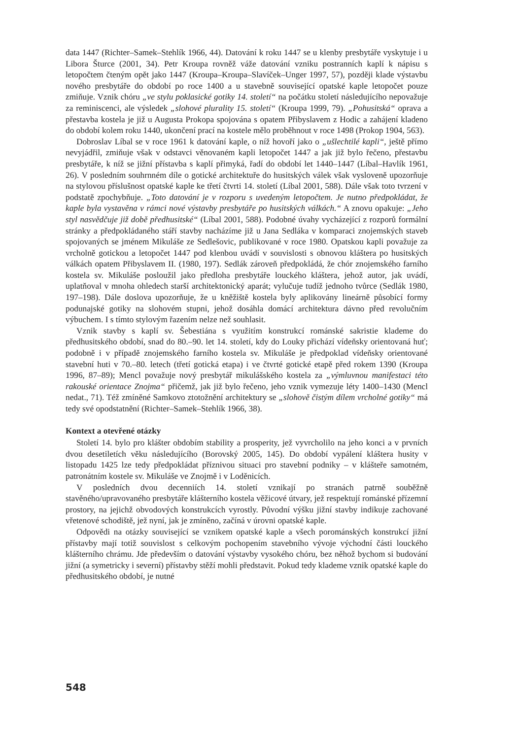data 1447 (Richter–Samek–Stehlík 1966, 44). Datování k roku 1447 se u klenby presbytáře vyskytuje i u Libora Šturce (2001, 34). Petr Kroupa rovněž váže datování vzniku postranních kaplí k nápisu s letopočtem čteným opět jako 1447 (Kroupa–Kroupa–Slavíček–Unger 1997, 57), později klade výstavbu nového presbytáře do období po roce 1400 a u stavebně související opatské kaple letopočet pouze zmiňuje. Vznik chóru „ve stylu poklasické gotiky 14. století“ na počátku století následujícího nepovažuje za reminiscenci, ale výsledek „slohové plurality 15. století“ (Kroupa 1999, 79). „Pohusitská“ oprava a přestavba kostela je již u Augusta Prokopa spojována s opatem Přibyslavem z Hodic a zahájení kladeno do období kolem roku 1440, ukončení prací na kostele mělo proběhnout v roce 1498 (Prokop 1904, 563).
Dobroslav Líbal se v roce 1961 k datování kaple, o níž hovoří jako o „ušlechtilé kapli“, ještě přímo nevyjádřil, zmiňuje však v odstavci věnovaném kapli letopočet 1447 a jak již bylo řečeno, přestavbu presbytáře, k níž se jižní přístavba s kaplí přimyká, řadí do období let 1440–1447 (Líbal–Havlík 1961, 26). V posledním souhrnném díle o gotické architektuře do husitských válek však vysloveně upozorňuje na stylovou příslušnost opatské kaple ke třetí čtvrti 14. století (Líbal 2001, 588). Dále však toto tvrzení v podstatě zpochybňuje. „Toto datování je v rozporu s uvedeným letopočtem. Je nutno předpokládat, že kaple byla vystavěna v rámci nové výstavby presbytáře po husitských válkách.“ A znovu opakuje: „Jeho styl nasvědčuje již době předhusitské“ (Líbal 2001, 588). Podobné úvahy vycházející z rozporů formální stránky a předpokládaného stáří stavby nacházíme již u Jana Sedláka v komparaci znojemských staveb spojovaných se jménem Mikuláše ze Sedlešovic, publikované v roce 1980. Opatskou kapli považuje za vrcholně gotickou a letopočet 1447 pod klenbou uvádí v souvislosti s obnovou kláštera po husitských válkách opatem Přibyslavem II. (1980, 197). Sedlák zároveň předpokládá, že chór znojemského farního kostela sv. Mikuláše posloužil jako předloha presbytáře louckého kláštera, jehož autor, jak uvádí, uplatňoval v mnoha ohledech starší architektonický aparát; vylučuje tudíž jednoho tvůrce (Sedlák 1980, 197–198). Dále doslova upozorňuje, že u kněžiště kostela byly aplikovány lineárně působící formy podunajské gotiky na slohovém stupni, jehož dosáhla domácí architektura dávno před revolučním výbuchem. I s tímto stylovým řazením nelze než souhlasit.
Vznik stavby s kaplí sv. Šebestiána s využitím konstrukcí románské sakristie klademe do předhusitského období, snad do 80.–90. let 14. století, kdy do Louky přichází vídeňsky orientovaná huť; podobně i v případě znojemského farního kostela sv. Mikuláše je předpoklad vídeňsky orientované stavební huti v 70.–80. letech (třetí gotická etapa) i ve čtvrté gotické etapě před rokem 1390 (Kroupa 1996, 87–89); Mencl považuje nový presbytář mikulášského kostela za „výmluvnou manifestaci této rakouské orientace Znojma“ přičemž, jak již bylo řečeno, jeho vznik vymezuje léty 1400–1430 (Mencl nedat., 71). Též zmíněné Samkovo ztotožnění architektury se „slohově čistým dílem vrcholné gotiky“ má tedy své opodstatnění (Richter–Samek–Stehlík 1966, 38).
Kontext a otevřené otázky
Století 14. bylo pro klášter obdobím stability a prosperity, jež vyvrcholilo na jeho konci a v prvních dvou desetiletích věku následujícího (Borovský 2005, 145). Do období vypálení kláštera husity v listopadu 1425 lze tedy předpokládat příznivou situaci pro stavební podniky – v klášteře samotném, patronátním kostele sv. Mikuláše ve Znojmě i v Loděnicích.
V posledních dvou decenniích 14. století vznikají po stranách patrně souběžně stavěného/upravovaného presbytáře klášterního kostela věžicové útvary, jež respektují románské přízemní prostory, na jejichž obvodových konstrukcích vyrostly. Původní výšku jižní stavby indikuje zachované vřetenové schodiště, jež nyní, jak je zmíněno, začíná v úrovni opatské kaple.
Odpovědi na otázky související se vznikem opatské kaple a všech porománských konstrukcí jižní přístavby mají totiž souvislost s celkovým pochopením stavebního vývoje východní části louckého klášterního chrámu. Jde především o datování výstavby vysokého chóru, bez něhož bychom si budování jižní (a symetricky i severní) přístavby stěží mohli představit. Pokud tedy klademe vznik opatské kaple do předhusitského období, je nutné
548